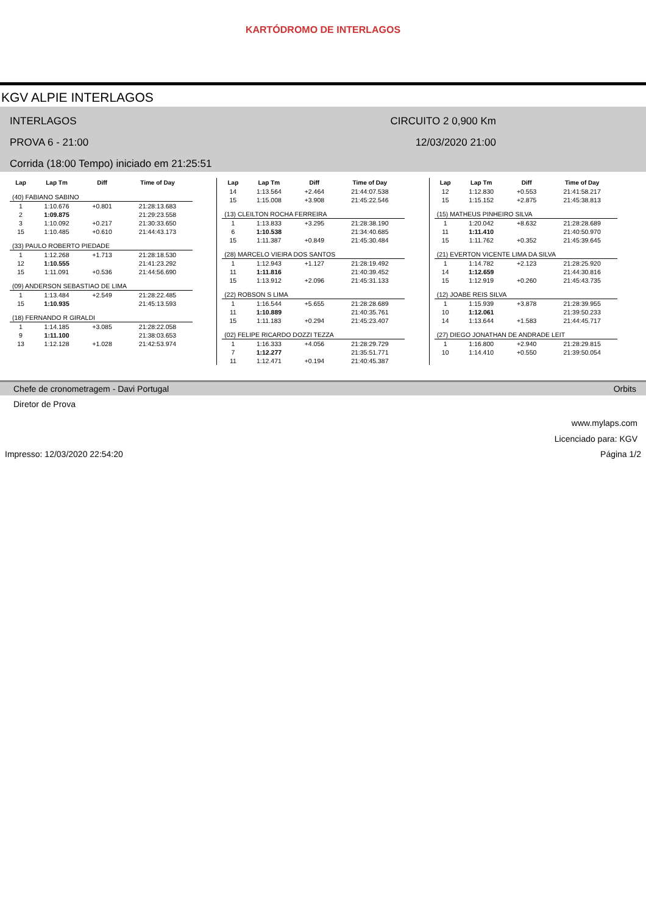KARTÓDROMO DE INTERLAGOS
KGV ALPIE INTERLAGOS
CIRCUITO 2 0,900 Km INTERLAGOS
12/03/2020 21:00 PROVA 6 - 21:00
Corrida (18:00 Tempo) iniciado em 21:25:51
| Lap | Lap Tm | Diff | Time of Day |
| --- | --- | --- | --- |
| (40) FABIANO SABINO | | | |
| 1 | 1:10.676 | +0.801 | 21:28:13.683 |
| 2 | 1:09.875 | | 21:29:23.558 |
| 3 | 1:10.092 | +0.217 | 21:30:33.650 |
| 15 | 1:10.485 | +0.610 | 21:44:43.173 |
| (33) PAULO ROBERTO PIEDADE | | | |
| 1 | 1:12.268 | +1.713 | 21:28:18.530 |
| 12 | 1:10.555 | | 21:41:23.292 |
| 15 | 1:11.091 | +0.536 | 21:44:56.690 |
| (09) ANDERSON SEBASTIAO DE LIMA | | | |
| 1 | 1:13.484 | +2.549 | 21:28:22.485 |
| 15 | 1:10.935 | | 21:45:13.593 |
| (18) FERNANDO R GIRALDI | | | |
| 1 | 1:14.185 | +3.085 | 21:28:22.058 |
| 9 | 1:11.100 | | 21:38:03.653 |
| 13 | 1:12.128 | +1.028 | 21:42:53.974 |
| Lap | Lap Tm | Diff | Time of Day |
| --- | --- | --- | --- |
| 14 | 1:13.564 | +2.464 | 21:44:07.538 |
| 15 | 1:15.008 | +3.908 | 21:45:22.546 |
| (13) CLEILTON ROCHA FERREIRA | | | |
| 1 | 1:13.833 | +3.295 | 21:28:38.190 |
| 6 | 1:10.538 | | 21:34:40.685 |
| 15 | 1:11.387 | +0.849 | 21:45:30.484 |
| (28) MARCELO VIEIRA DOS SANTOS | | | |
| 1 | 1:12.943 | +1.127 | 21:28:19.492 |
| 11 | 1:11.816 | | 21:40:39.452 |
| 15 | 1:13.912 | +2.096 | 21:45:31.133 |
| (22) ROBSON S LIMA | | | |
| 1 | 1:16.544 | +5.655 | 21:28:28.689 |
| 11 | 1:10.889 | | 21:40:35.761 |
| 15 | 1:11.183 | +0.294 | 21:45:23.407 |
| (02) FELIPE RICARDO DOZZI TEZZA | | | |
| 1 | 1:16.333 | +4.056 | 21:28:29.729 |
| 7 | 1:12.277 | | 21:35:51.771 |
| 11 | 1:12.471 | +0.194 | 21:40:45.387 |
| Lap | Lap Tm | Diff | Time of Day |
| --- | --- | --- | --- |
| 12 | 1:12.830 | +0.553 | 21:41:58.217 |
| 15 | 1:15.152 | +2.875 | 21:45:38.813 |
| (15) MATHEUS PINHEIRO SILVA | | | |
| 1 | 1:20.042 | +8.632 | 21:28:28.689 |
| 11 | 1:11.410 | | 21:40:50.970 |
| 15 | 1:11.762 | +0.352 | 21:45:39.645 |
| (21) EVERTON VICENTE LIMA DA SILVA | | | |
| 1 | 1:14.782 | +2.123 | 21:28:25.920 |
| 14 | 1:12.659 | | 21:44:30.816 |
| 15 | 1:12.919 | +0.260 | 21:45:43.735 |
| (12) JOABE REIS SILVA | | | |
| 1 | 1:15.939 | +3.878 | 21:28:39.955 |
| 10 | 1:12.061 | | 21:39:50.233 |
| 14 | 1:13.644 | +1.583 | 21:44:45.717 |
| (27) DIEGO JONATHAN DE ANDRADE LEIT | | | |
| 1 | 1:16.800 | +2.940 | 21:28:29.815 |
| 10 | 1:14.410 | +0.550 | 21:39:50.054 |
Orbits Chefe de cronometragem - Davi Portugal
Diretor de Prova
www.mylaps.com
Licenciado para: KGV
Página 1/2 Impresso: 12/03/2020 22:54:20